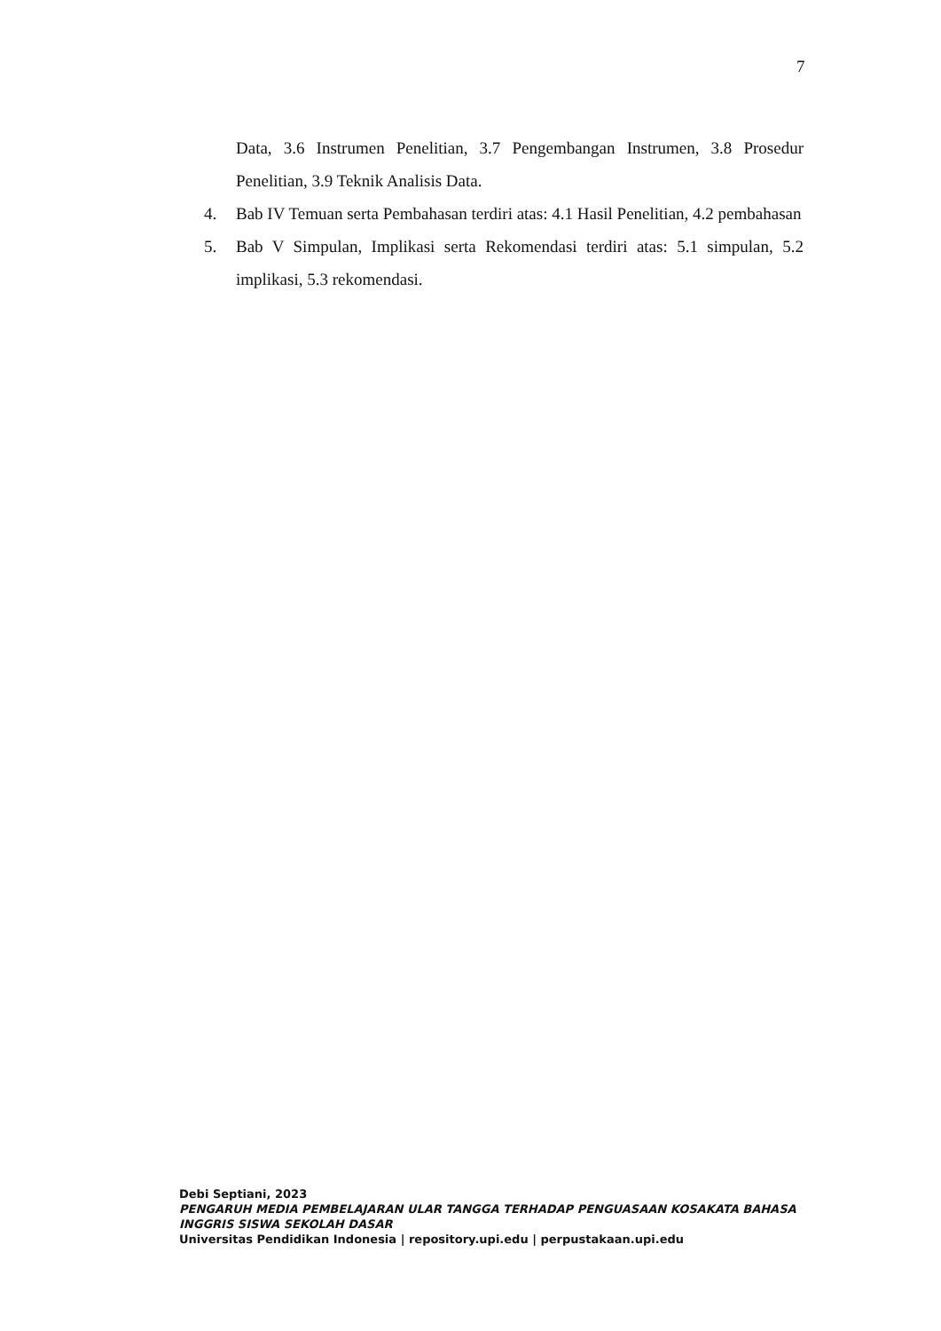7
Data, 3.6 Instrumen Penelitian, 3.7 Pengembangan Instrumen, 3.8 Prosedur Penelitian, 3.9 Teknik Analisis Data.
4. Bab IV Temuan serta Pembahasan terdiri atas: 4.1 Hasil Penelitian, 4.2 pembahasan
5. Bab V Simpulan, Implikasi serta Rekomendasi terdiri atas: 5.1 simpulan, 5.2 implikasi, 5.3 rekomendasi.
Debi Septiani, 2023
PENGARUH MEDIA PEMBELAJARAN ULAR TANGGA TERHADAP PENGUASAAN KOSAKATA BAHASA INGGRIS SISWA SEKOLAH DASAR
Universitas Pendidikan Indonesia | repository.upi.edu | perpustakaan.upi.edu